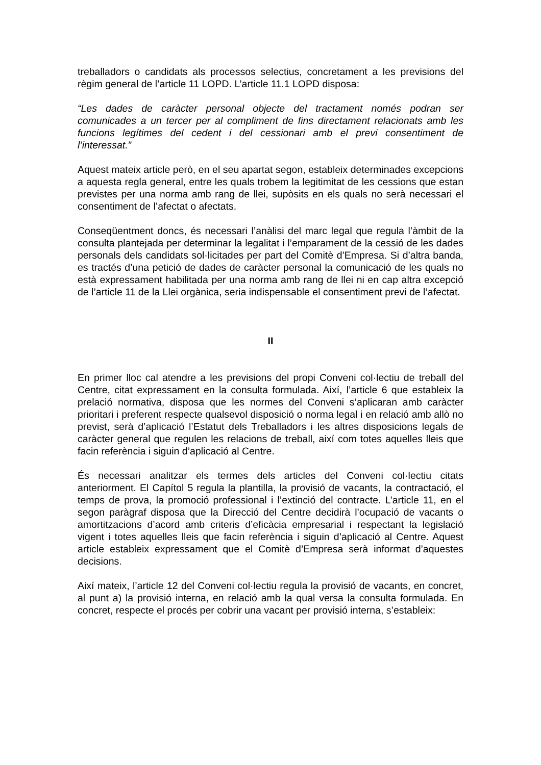treballadors o candidats als processos selectius, concretament a les previsions del règim general de l’article 11 LOPD. L’article 11.1 LOPD disposa:
“Les dades de caràcter personal objecte del tractament només podran ser comunicades a un tercer per al compliment de fins directament relacionats amb les funcions legítimes del cedent i del cessionari amb el previ consentiment de l’interessat.”
Aquest mateix article però, en el seu apartat segon, estableix determinades excepcions a aquesta regla general, entre les quals trobem la legitimitat de les cessions que estan previstes per una norma amb rang de llei, supòsits en els quals no serà necessari el consentiment de l’afectat o afectats.
Conseqüentment doncs, és necessari l’anàlisi del marc legal que regula l’àmbit de la consulta plantejada per determinar la legalitat i l’emparament de la cessió de les dades personals dels candidats sol·licitades per part del Comitè d’Empresa. Si d’altra banda, es tractés d’una petició de dades de caràcter personal la comunicació de les quals no està expressament habilitada per una norma amb rang de llei ni en cap altra excepció de l’article 11 de la Llei orgànica, seria indispensable el consentiment previ de l’afectat.
II
En primer lloc cal atendre a les previsions del propi Conveni col·lectiu de treball del Centre, citat expressament en la consulta formulada. Així, l’article 6 que estableix la prelació normativa, disposa que les normes del Conveni s’aplicaran amb caràcter prioritari i preferent respecte qualsevol disposició o norma legal i en relació amb allò no previst, serà d’aplicació l’Estatut dels Treballadors i les altres disposicions legals de caràcter general que regulen les relacions de treball, així com totes aquelles lleis que facin referència i siguin d’aplicació al Centre.
És necessari analitzar els termes dels articles del Conveni col·lectiu citats anteriorment. El Capítol 5 regula la plantilla, la provisió de vacants, la contractació, el temps de prova, la promoció professional i l’extinció del contracte. L’article 11, en el segon paràgraf disposa que la Direcció del Centre decidirà l’ocupació de vacants o amortitzacions d’acord amb criteris d’eficàcia empresarial i respectant la legislació vigent i totes aquelles lleis que facin referència i siguin d’aplicació al Centre. Aquest article estableix expressament que el Comitè d’Empresa serà informat d’aquestes decisions.
Així mateix, l’article 12 del Conveni col·lectiu regula la provisió de vacants, en concret, al punt a) la provisió interna, en relació amb la qual versa la consulta formulada. En concret, respecte el procés per cobrir una vacant per provisió interna, s’estableix: